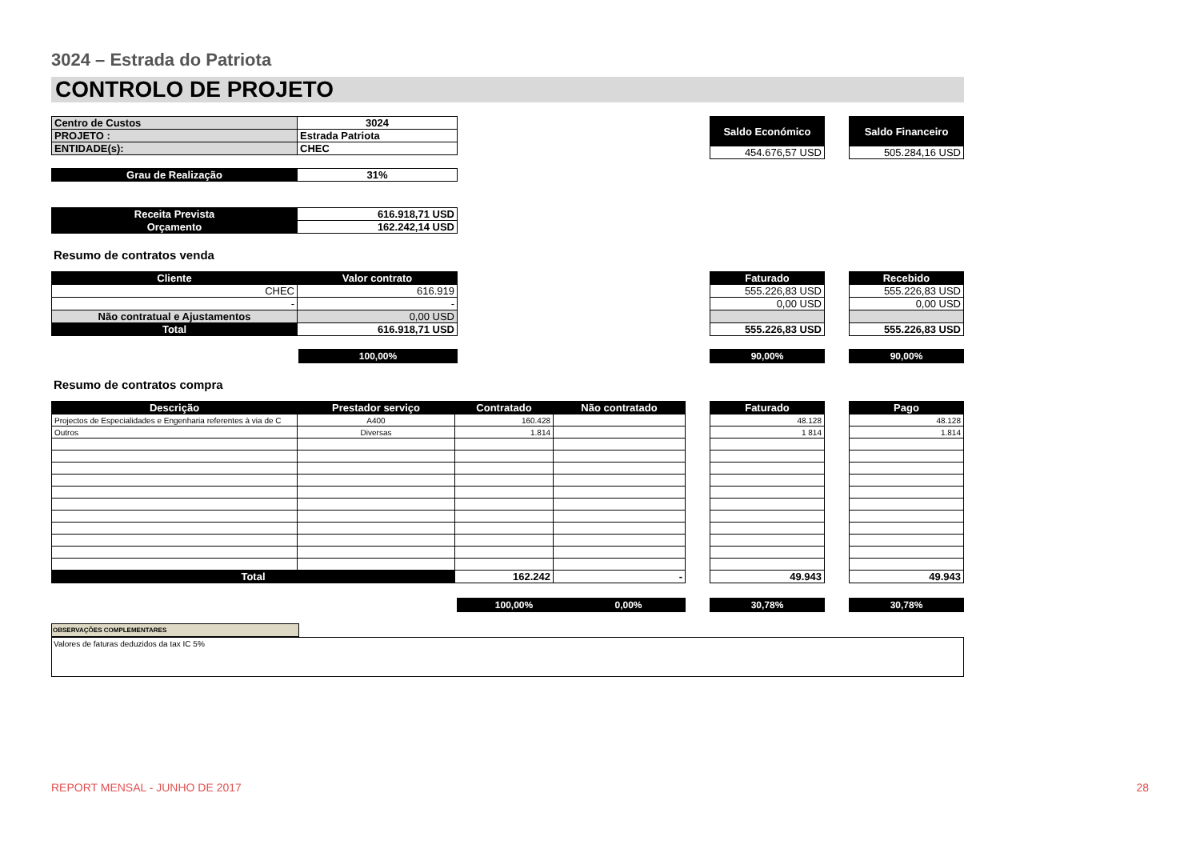3024 – Estrada do Patriota
CONTROLO DE PROJETO
| Centro de Custos | 3024 |
| PROJETO : | Estrada Patriota |
| ENTIDADE(s): | CHEC |
| Grau de Realização | 31% |
| Receita Prevista | 616.918,71 USD |
| Orçamento | 162.242,14 USD |
| Saldo Económico |
| --- |
| 454.676,57 USD |
| Saldo Financeiro |
| --- |
| 505.284,16 USD |
Resumo de contratos venda
| Cliente | Valor contrato |
| --- | --- |
| CHEC | 616.919 |
| - | - |
| Não contratual e Ajustamentos | 0,00 USD |
| Total | 616.918,71 USD |
| Faturado |
| --- |
| 555.226,83 USD |
| 0,00 USD |
| 555.226,83 USD |
| Recebido |
| --- |
| 555.226,83 USD |
| 0,00 USD |
| 555.226,83 USD |
100,00% 90,00% 90,00%
Resumo de contratos compra
| Descrição | Prestador serviço | Contratado | Não contratado |
| --- | --- | --- | --- |
| Projectos de Especialidades e Engenharia referentes à via de C | A400 | 160.428 | |
| Outros | Diversas | 1.814 | |
| Total | | 162.242 | - |
| Faturado |
| --- |
| 48.128 |
| 1 814 |
| 49.943 |
| Pago |
| --- |
| 48.128 |
| 1.814 |
| 49.943 |
100,00% 0,00% 30,78% 30,78%
OBSERVAÇÕES COMPLEMENTARES
Valores de faturas deduzidos da tax IC 5%
REPORT MENSAL - JUNHO DE 2017 28